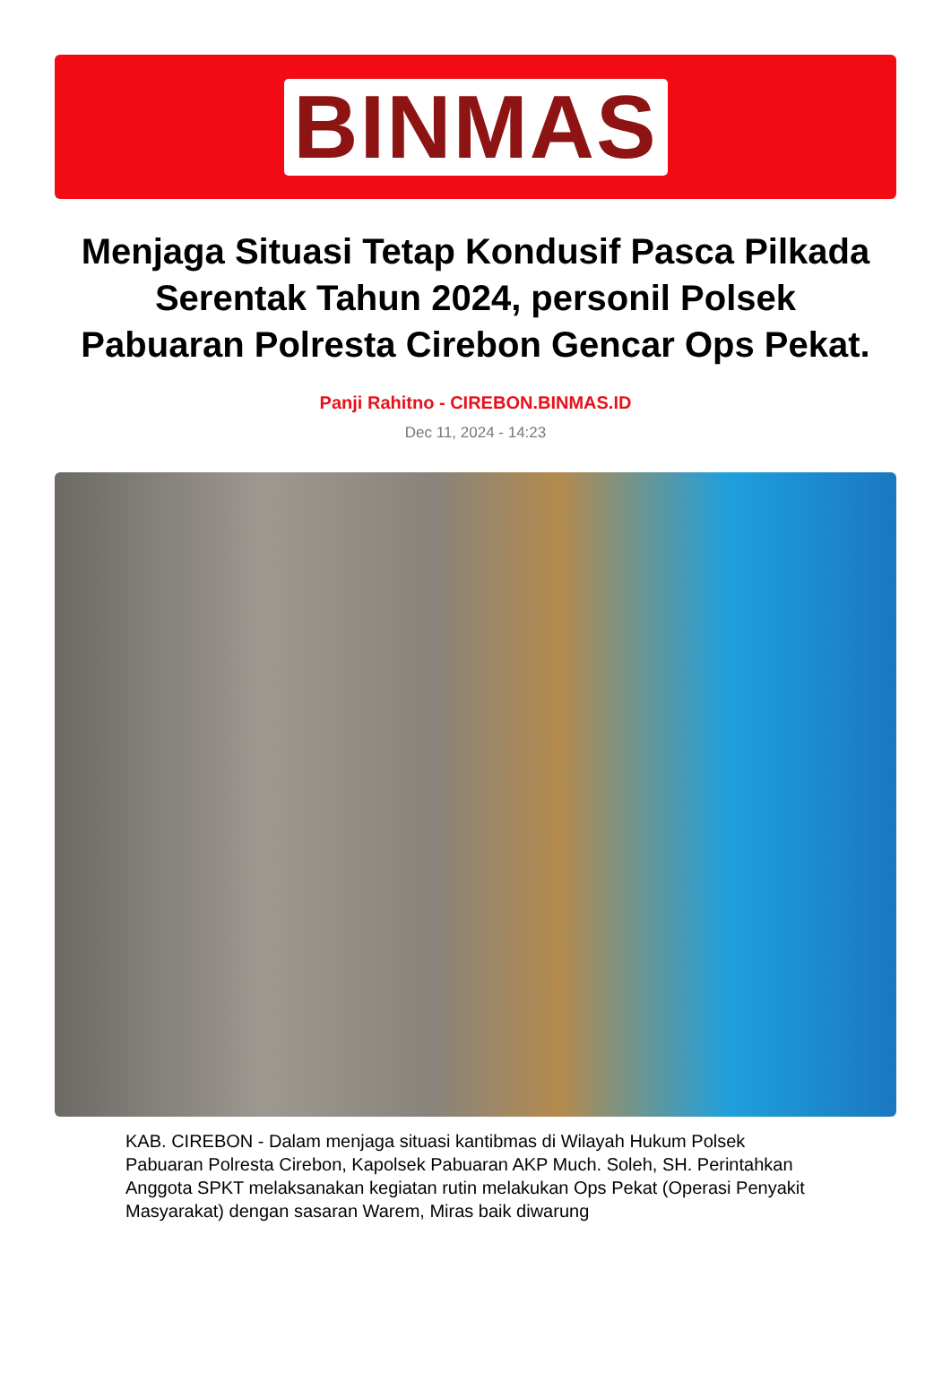BINMAS
Menjaga Situasi Tetap Kondusif Pasca Pilkada Serentak Tahun 2024, personil Polsek Pabuaran Polresta Cirebon Gencar Ops Pekat.
Panji Rahitno - CIREBON.BINMAS.ID
Dec 11, 2024 - 14:23
KAB. CIREBON - Dalam menjaga situasi kantibmas di Wilayah Hukum Polsek Pabuaran Polresta Cirebon, Kapolsek Pabuaran AKP Much. Soleh, SH. Perintahkan Anggota SPKT melaksanakan kegiatan rutin melakukan Ops Pekat (Operasi Penyakit Masyarakat) dengan sasaran Warem, Miras baik diwarung